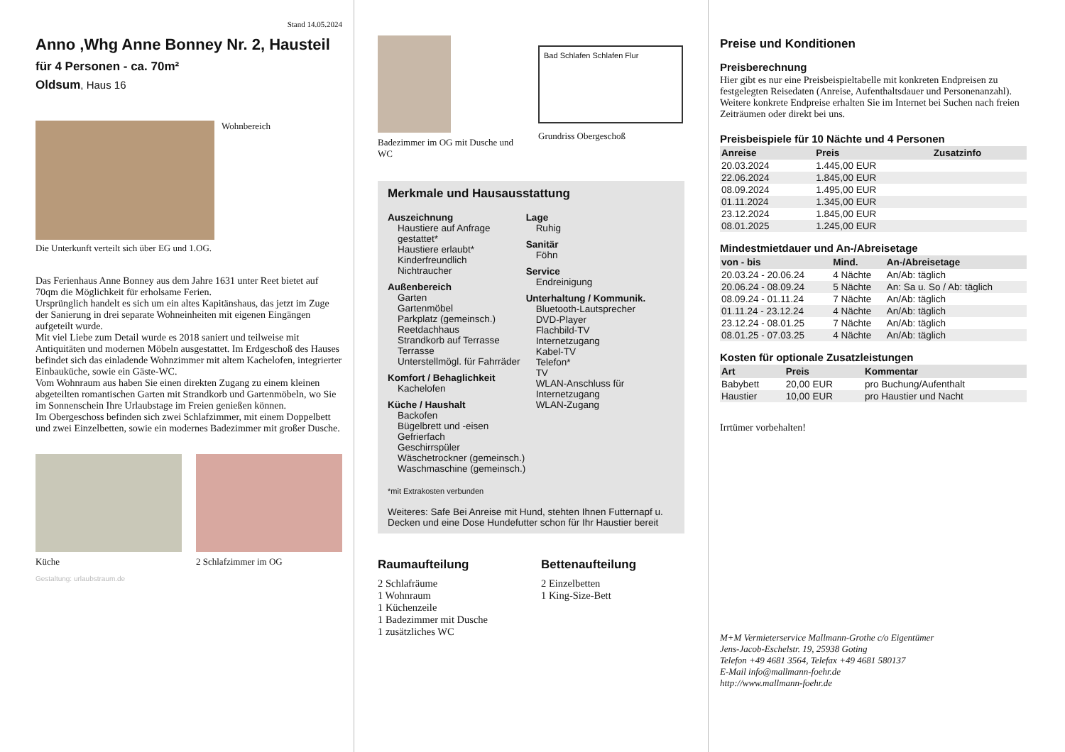Stand 14.05.2024
Anno ,Whg Anne Bonney Nr. 2, Hausteil
für 4 Personen - ca. 70m²
Oldsum, Haus 16
Wohnbereich
Die Unterkunft verteilt sich über EG und 1.OG.
Das Ferienhaus Anne Bonney aus dem Jahre 1631 unter Reet bietet auf 70qm die Möglichkeit für erholsame Ferien.
Ursprünglich handelt es sich um ein altes Kapitänshaus, das jetzt im Zuge der Sanierung in drei separate Wohneinheiten mit eigenen Eingängen aufgeteilt wurde.
Mit viel Liebe zum Detail wurde es 2018 saniert und teilweise mit Antiquitäten und modernen Möbeln ausgestattet. Im Erdgeschoß des Hauses befindet sich das einladende Wohnzimmer mit altem Kachelofen, integrierter Einbauküche, sowie ein Gäste-WC.
Vom Wohnraum aus haben Sie einen direkten Zugang zu einem kleinen abgeteilten romantischen Garten mit Strandkorb und Gartenmöbeln, wo Sie im Sonnenschein Ihre Urlaubstage im Freien genießen können.
Im Obergeschoss befinden sich zwei Schlafzimmer, mit einem Doppelbett und zwei Einzelbetten, sowie ein modernes Badezimmer mit großer Dusche.
Küche 2 Schlafzimmer im OG
Gestaltung: urlaubstraum.de
Badezimmer im OG mit Dusche und WC
Bad Schlafen Schlafen Flur
Grundriss Obergeschoß
Merkmale und Hausausstattung
Auszeichnung
Haustiere auf Anfrage gestattet*
Haustiere erlaubt*
Kinderfreundlich
Nichtraucher
Außenbereich
Garten
Gartenmöbel
Parkplatz (gemeinsch.)
Reetdachhaus
Strandkorb auf Terrasse
Terrasse
Unterstellmögl. für Fahrräder
Komfort / Behaglichkeit
Kachelofen
Küche / Haushalt
Backofen
Bügelbrett und -eisen
Gefrierfach
Geschirrspüler
Wäschetrockner (gemeinsch.)
Waschmaschine (gemeinsch.)
Lage
Ruhig
Sanitär
Föhn
Service
Endreinigung
Unterhaltung / Kommunik.
Bluetooth-Lautsprecher
DVD-Player
Flachbild-TV
Internetzugang
Kabel-TV
Telefon*
TV
WLAN-Anschluss für Internetzugang
WLAN-Zugang
*mit Extrakosten verbunden
Weiteres: Safe Bei Anreise mit Hund, stehten Ihnen Futternapf u. Decken und eine Dose Hundefutter schon für Ihr Haustier bereit
Raumaufteilung
2 Schlafräume
1 Wohnraum
1 Küchenzeile
1 Badezimmer mit Dusche
1 zusätzliches WC
Bettenaufteilung
2 Einzelbetten
1 King-Size-Bett
Preise und Konditionen
Preisberechnung
Hier gibt es nur eine Preisbeispieltabelle mit konkreten Endpreisen zu festgelegten Reisedaten (Anreise, Aufenthaltsdauer und Personenanzahl). Weitere konkrete Endpreise erhalten Sie im Internet bei Suchen nach freien Zeiträumen oder direkt bei uns.
Preisbeispiele für 10 Nächte und 4 Personen
| Anreise | Preis | Zusatzinfo |
| --- | --- | --- |
| 20.03.2024 | 1.445,00 EUR | |
| 22.06.2024 | 1.845,00 EUR | |
| 08.09.2024 | 1.495,00 EUR | |
| 01.11.2024 | 1.345,00 EUR | |
| 23.12.2024 | 1.845,00 EUR | |
| 08.01.2025 | 1.245,00 EUR | |
Mindestmietdauer und An-/Abreisetage
| von - bis | Mind. | An-/Abreisetage |
| --- | --- | --- |
| 20.03.24 - 20.06.24 | 4 Nächte | An/Ab: täglich |
| 20.06.24 - 08.09.24 | 5 Nächte | An: Sa u. So / Ab: täglich |
| 08.09.24 - 01.11.24 | 7 Nächte | An/Ab: täglich |
| 01.11.24 - 23.12.24 | 4 Nächte | An/Ab: täglich |
| 23.12.24 - 08.01.25 | 7 Nächte | An/Ab: täglich |
| 08.01.25 - 07.03.25 | 4 Nächte | An/Ab: täglich |
Kosten für optionale Zusatzleistungen
| Art | Preis | Kommentar |
| --- | --- | --- |
| Babybett | 20,00 EUR | pro Buchung/Aufenthalt |
| Haustier | 10,00 EUR | pro Haustier und Nacht |
Irrtümer vorbehalten!
M+M Vermieterservice Mallmann-Grothe c/o Eigentümer
Jens-Jacob-Eschelstr. 19, 25938 Goting
Telefon +49 4681 3564, Telefax +49 4681 580137
E-Mail info@mallmann-foehr.de
http://www.mallmann-foehr.de